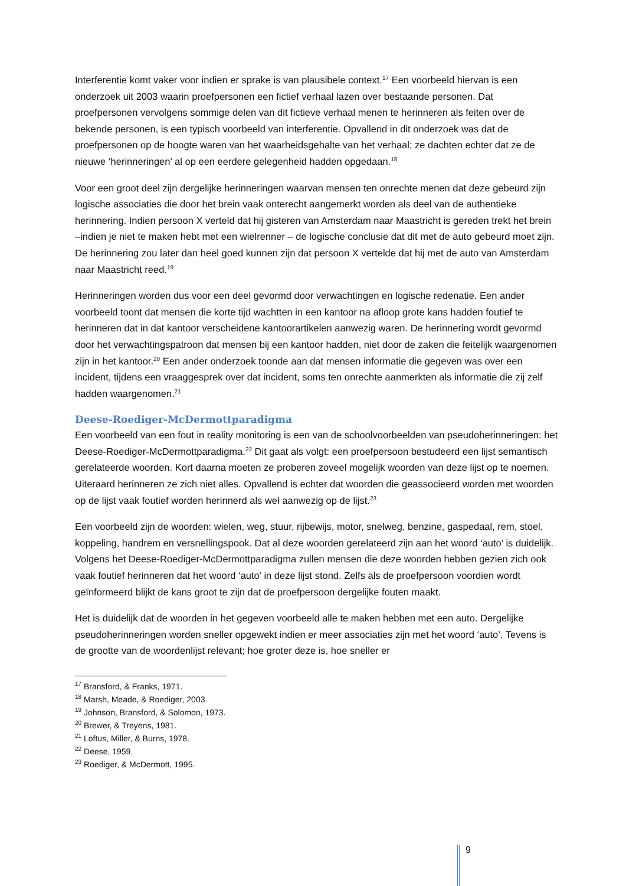Interferentie komt vaker voor indien er sprake is van plausibele context.<sup>17</sup> Een voorbeeld hiervan is een onderzoek uit 2003 waarin proefpersonen een fictief verhaal lazen over bestaande personen. Dat proefpersonen vervolgens sommige delen van dit fictieve verhaal menen te herinneren als feiten over de bekende personen, is een typisch voorbeeld van interferentie. Opvallend in dit onderzoek was dat de proefpersonen op de hoogte waren van het waarheidsgehalte van het verhaal; ze dachten echter dat ze de nieuwe ‘herinneringen’ al op een eerdere gelegenheid hadden opgedaan.<sup>18</sup>
Voor een groot deel zijn dergelijke herinneringen waarvan mensen ten onrechte menen dat deze gebeurd zijn logische associaties die door het brein vaak onterecht aangemerkt worden als deel van de authentieke herinnering. Indien persoon X verteld dat hij gisteren van Amsterdam naar Maastricht is gereden trekt het brein –indien je niet te maken hebt met een wielrenner – de logische conclusie dat dit met de auto gebeurd moet zijn. De herinnering zou later dan heel goed kunnen zijn dat persoon X vertelde dat hij met de auto van Amsterdam naar Maastricht reed.<sup>19</sup>
Herinneringen worden dus voor een deel gevormd door verwachtingen en logische redenatie. Een ander voorbeeld toont dat mensen die korte tijd wachtten in een kantoor na afloop grote kans hadden foutief te herinneren dat in dat kantoor verscheidene kantoorartikelen aanwezig waren. De herinnering wordt gevormd door het verwachtingspatroon dat mensen bij een kantoor hadden, niet door de zaken die feitelijk waargenomen zijn in het kantoor.<sup>20</sup> Een ander onderzoek toonde aan dat mensen informatie die gegeven was over een incident, tijdens een vraaggesprek over dat incident, soms ten onrechte aanmerkten als informatie die zij zelf hadden waargenomen.<sup>21</sup>
Deese-Roediger-McDermottparadigma
Een voorbeeld van een fout in reality monitoring is een van de schoolvoorbeelden van pseudoherinneringen: het Deese-Roediger-McDermottparadigma.<sup>22</sup> Dit gaat als volgt: een proefpersoon bestudeerd een lijst semantisch gerelateerde woorden. Kort daarna moeten ze proberen zoveel mogelijk woorden van deze lijst op te noemen. Uiteraard herinneren ze zich niet alles. Opvallend is echter dat woorden die geassocieerd worden met woorden op de lijst vaak foutief worden herinnerd als wel aanwezig op de lijst.<sup>23</sup>
Een voorbeeld zijn de woorden: wielen, weg, stuur, rijbewijs, motor, snelweg, benzine, gaspedaal, rem, stoel, koppeling, handrem en versnellingspook. Dat al deze woorden gerelateerd zijn aan het woord ‘auto’ is duidelijk. Volgens het Deese-Roediger-McDermottparadigma zullen mensen die deze woorden hebben gezien zich ook vaak foutief herinneren dat het woord ‘auto’ in deze lijst stond. Zelfs als de proefpersoon voordien wordt geïnformeerd blijkt de kans groot te zijn dat de proefpersoon dergelijke fouten maakt.
Het is duidelijk dat de woorden in het gegeven voorbeeld alle te maken hebben met een auto. Dergelijke pseudoherinneringen worden sneller opgewekt indien er meer associaties zijn met het woord ‘auto’. Tevens is de grootte van de woordenlijst relevant; hoe groter deze is, hoe sneller er
<sup>17</sup> Bransford, & Franks, 1971.
<sup>18</sup> Marsh, Meade, & Roediger, 2003.
<sup>19</sup> Johnson, Bransford, & Solomon, 1973.
<sup>20</sup> Brewer, & Treyens, 1981.
<sup>21</sup> Loftus, Miller, & Burns, 1978.
<sup>22</sup> Deese, 1959.
<sup>23</sup> Roediger, & McDermott, 1995.
9